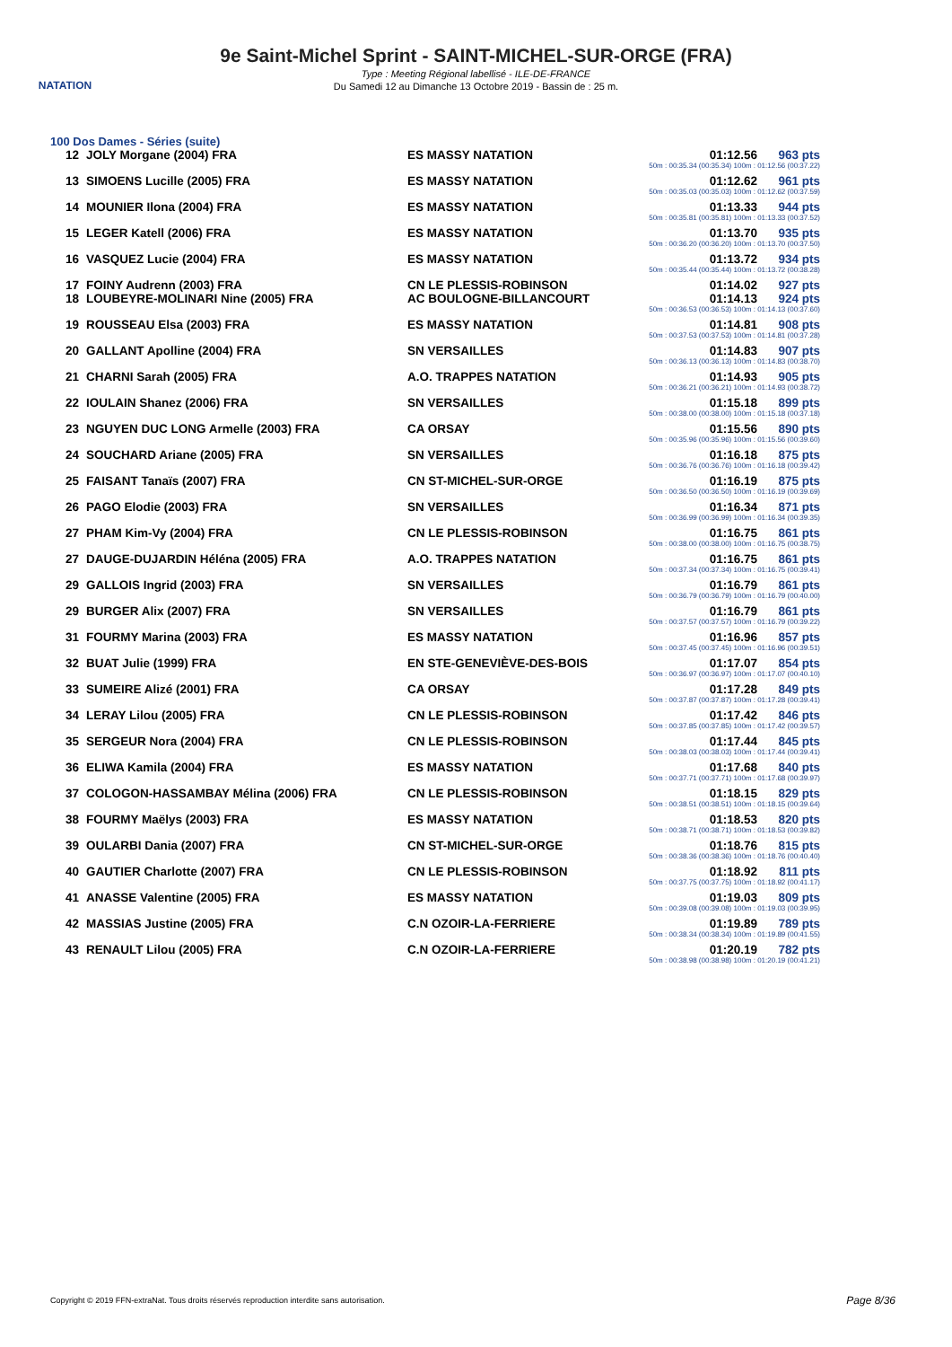NATATION
9e Saint-Michel Sprint - SAINT-MICHEL-SUR-ORGE (FRA)
Type : Meeting Régional labellisé - ILE-DE-FRANCE
Du Samedi 12 au Dimanche 13 Octobre 2019 - Bassin de : 25 m.
100 Dos Dames - Séries (suite)
| 12 | JOLY Morgane (2004) FRA | ES MASSY NATATION | 01:12.56 | 963 pts |
| 50m : 00:35.34 (00:35.34) 100m : 01:12.56 (00:37.22) | | | | |
| 13 | SIMOENS Lucille (2005) FRA | ES MASSY NATATION | 01:12.62 | 961 pts |
| 50m : 00:35.03 (00:35.03) 100m : 01:12.62 (00:37.59) | | | | |
| 14 | MOUNIER Ilona (2004) FRA | ES MASSY NATATION | 01:13.33 | 944 pts |
| 50m : 00:35.81 (00:35.81) 100m : 01:13.33 (00:37.52) | | | | |
| 15 | LEGER Katell (2006) FRA | ES MASSY NATATION | 01:13.70 | 935 pts |
| 50m : 00:36.20 (00:36.20) 100m : 01:13.70 (00:37.50) | | | | |
| 16 | VASQUEZ Lucie (2004) FRA | ES MASSY NATATION | 01:13.72 | 934 pts |
| 50m : 00:35.44 (00:35.44) 100m : 01:13.72 (00:38.28) | | | | |
| 17 | FOINY Audrenn (2003) FRA | CN LE PLESSIS-ROBINSON | 01:14.02 | 927 pts |
| 18 | LOUBEYRE-MOLINARI Nine (2005) FRA | AC BOULOGNE-BILLANCOURT | 01:14.13 | 924 pts |
| 50m : 00:36.53 (00:36.53) 100m : 01:14.13 (00:37.60) | | | | |
| 19 | ROUSSEAU Elsa (2003) FRA | ES MASSY NATATION | 01:14.81 | 908 pts |
| 50m : 00:37.53 (00:37.53) 100m : 01:14.81 (00:37.28) | | | | |
| 20 | GALLANT Apolline (2004) FRA | SN VERSAILLES | 01:14.83 | 907 pts |
| 50m : 00:36.13 (00:36.13) 100m : 01:14.83 (00:38.70) | | | | |
| 21 | CHARNI Sarah (2005) FRA | A.O. TRAPPES NATATION | 01:14.93 | 905 pts |
| 50m : 00:36.21 (00:36.21) 100m : 01:14.93 (00:38.72) | | | | |
| 22 | IOULAIN Shanez (2006) FRA | SN VERSAILLES | 01:15.18 | 899 pts |
| 50m : 00:38.00 (00:38.00) 100m : 01:15.18 (00:37.18) | | | | |
| 23 | NGUYEN DUC LONG Armelle (2003) FRA | CA ORSAY | 01:15.56 | 890 pts |
| 50m : 00:35.96 (00:35.96) 100m : 01:15.56 (00:39.60) | | | | |
| 24 | SOUCHARD Ariane (2005) FRA | SN VERSAILLES | 01:16.18 | 875 pts |
| 50m : 00:36.76 (00:36.76) 100m : 01:16.18 (00:39.42) | | | | |
| 25 | FAISANT Tanaïs (2007) FRA | CN ST-MICHEL-SUR-ORGE | 01:16.19 | 875 pts |
| 50m : 00:36.50 (00:36.50) 100m : 01:16.19 (00:39.69) | | | | |
| 26 | PAGO Elodie (2003) FRA | SN VERSAILLES | 01:16.34 | 871 pts |
| 50m : 00:36.99 (00:36.99) 100m : 01:16.34 (00:39.35) | | | | |
| 27 | PHAM Kim-Vy (2004) FRA | CN LE PLESSIS-ROBINSON | 01:16.75 | 861 pts |
| 50m : 00:38.00 (00:38.00) 100m : 01:16.75 (00:38.75) | | | | |
| 27 | DAUGE-DUJARDIN Héléna (2005) FRA | A.O. TRAPPES NATATION | 01:16.75 | 861 pts |
| 50m : 00:37.34 (00:37.34) 100m : 01:16.75 (00:39.41) | | | | |
| 29 | GALLOIS Ingrid (2003) FRA | SN VERSAILLES | 01:16.79 | 861 pts |
| 50m : 00:36.79 (00:36.79) 100m : 01:16.79 (00:40.00) | | | | |
| 29 | BURGER Alix (2007) FRA | SN VERSAILLES | 01:16.79 | 861 pts |
| 50m : 00:37.57 (00:37.57) 100m : 01:16.79 (00:39.22) | | | | |
| 31 | FOURMY Marina (2003) FRA | ES MASSY NATATION | 01:16.96 | 857 pts |
| 50m : 00:37.45 (00:37.45) 100m : 01:16.96 (00:39.51) | | | | |
| 32 | BUAT Julie (1999) FRA | EN STE-GENEVIÈVE-DES-BOIS | 01:17.07 | 854 pts |
| 50m : 00:36.97 (00:36.97) 100m : 01:17.07 (00:40.10) | | | | |
| 33 | SUMEIRE Alizé (2001) FRA | CA ORSAY | 01:17.28 | 849 pts |
| 50m : 00:37.87 (00:37.87) 100m : 01:17.28 (00:39.41) | | | | |
| 34 | LERAY Lilou (2005) FRA | CN LE PLESSIS-ROBINSON | 01:17.42 | 846 pts |
| 50m : 00:37.85 (00:37.85) 100m : 01:17.42 (00:39.57) | | | | |
| 35 | SERGEUR Nora (2004) FRA | CN LE PLESSIS-ROBINSON | 01:17.44 | 845 pts |
| 50m : 00:38.03 (00:38.03) 100m : 01:17.44 (00:39.41) | | | | |
| 36 | ELIWA Kamila (2004) FRA | ES MASSY NATATION | 01:17.68 | 840 pts |
| 50m : 00:37.71 (00:37.71) 100m : 01:17.68 (00:39.97) | | | | |
| 37 | COLOGON-HASSAMBAY Mélina (2006) FRA | CN LE PLESSIS-ROBINSON | 01:18.15 | 829 pts |
| 50m : 00:38.51 (00:38.51) 100m : 01:18.15 (00:39.64) | | | | |
| 38 | FOURMY Maëlys (2003) FRA | ES MASSY NATATION | 01:18.53 | 820 pts |
| 50m : 00:38.71 (00:38.71) 100m : 01:18.53 (00:39.82) | | | | |
| 39 | OULARBI Dania (2007) FRA | CN ST-MICHEL-SUR-ORGE | 01:18.76 | 815 pts |
| 50m : 00:38.36 (00:38.36) 100m : 01:18.76 (00:40.40) | | | | |
| 40 | GAUTIER Charlotte (2007) FRA | CN LE PLESSIS-ROBINSON | 01:18.92 | 811 pts |
| 50m : 00:37.75 (00:37.75) 100m : 01:18.92 (00:41.17) | | | | |
| 41 | ANASSE Valentine (2005) FRA | ES MASSY NATATION | 01:19.03 | 809 pts |
| 50m : 00:39.08 (00:39.08) 100m : 01:19.03 (00:39.95) | | | | |
| 42 | MASSIAS Justine (2005) FRA | C.N OZOIR-LA-FERRIERE | 01:19.89 | 789 pts |
| 50m : 00:38.34 (00:38.34) 100m : 01:19.89 (00:41.55) | | | | |
| 43 | RENAULT Lilou (2005) FRA | C.N OZOIR-LA-FERRIERE | 01:20.19 | 782 pts |
| 50m : 00:38.98 (00:38.98) 100m : 01:20.19 (00:41.21) | | | | |
Copyright © 2019 FFN-extraNat. Tous droits réservés reproduction interdite sans autorisation.
Page 8/36